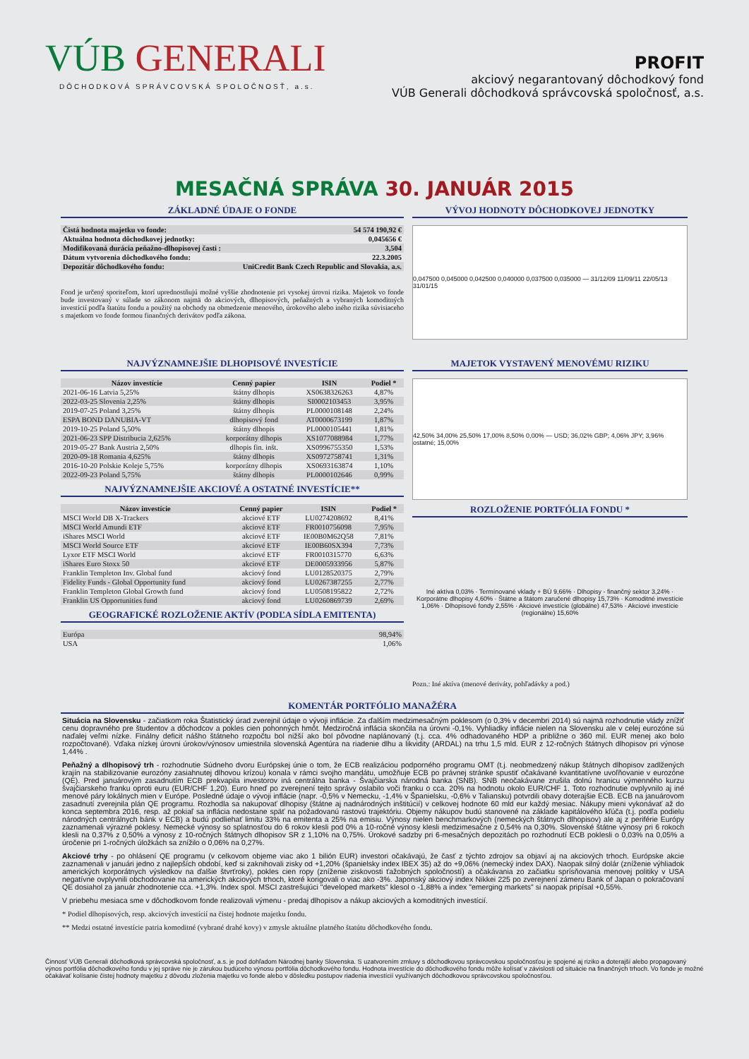VÚB GENERALI
DÔCHODKOVÁ SPRÁVCOVSKÁ SPOLOČNOSŤ, a.s.
PROFIT
akciový negarantovaný dôchodkový fond
VÚB Generali dôchodková správcovská spoločnosť, a.s.
MESAČNÁ SPRÁVA 30. JANUÁR 2015
ZÁKLADNÉ ÚDAJE O FONDE
| Čistá hodnota majetku vo fonde: | 54 574 190,92 € |
| Aktuálna hodnota dôchodkovej jednotky: | 0,045656 € |
| Modifikovaná durácia peňažno-dlhopisovej časti : | 3,504 |
| Dátum vytvorenia dôchodkového fondu: | 22.3.2005 |
| Depozitár dôchodkového fondu: | UniCredit Bank Czech Republic and Slovakia, a.s. |
Fond je určený sporiteľom, ktorí uprednostňujú možné vyššie zhodnotenie pri vysokej úrovni rizika. Majetok vo fonde bude investovaný v súlade so zákonom najmä do akciových, dlhopisových, peňažných a vybraných komoditných investícií podľa štatútu fondu a použitý na obchody na obmedzenie menového, úrokového alebo iného rizika súvisiaceho s majetkom vo fonde formou finančných derivátov podľa zákona.
VÝVOJ HODNOTY DÔCHODKOVEJ JEDNOTKY
0,047500 0,045000 0,042500 0,040000 0,037500 0,035000 — 31/12/09 11/09/11 22/05/13 31/01/15
NAJVÝZNAMNEJŠIE DLHOPISOVÉ INVESTÍCIE
| Názov investície | Cenný papier | ISIN | Podiel * |
| --- | --- | --- | --- |
| 2021-06-16 Latvia 5,25% | štátny dlhopis | XS0638326263 | 4,87% |
| 2022-03-25 Slovenia 2,25% | štátny dlhopis | SI0002103453 | 3,95% |
| 2019-07-25 Poland 3,25% | štátny dlhopis | PL0000108148 | 2,24% |
| ESPA BOND DANUBIA-VT | dlhopisový fond | AT0000673199 | 1,87% |
| 2019-10-25 Poland 5,50% | štátny dlhopis | PL0000105441 | 1,81% |
| 2021-06-23 SPP Distribucia 2,625% | korporátny dlhopis | XS1077088984 | 1,77% |
| 2019-05-27 Bank Austria 2,50% | dlhopis fin. inšt. | XS0996755350 | 1,53% |
| 2020-09-18 Romania 4,625% | štátny dlhopis | XS0972758741 | 1,31% |
| 2016-10-20 Polskie Koleje 5,75% | korporátny dlhopis | XS0693163874 | 1,10% |
| 2022-09-23 Poland 5,75% | štátny dlhopis | PL0000102646 | 0,99% |
NAJVÝZNAMNEJŠIE AKCIOVÉ A OSTATNÉ INVESTÍCIE**
| Názov investície | Cenný papier | ISIN | Podiel * |
| --- | --- | --- | --- |
| MSCI World DB X-Trackers | akciové ETF | LU0274208692 | 8,41% |
| MSCI World Amundi ETF | akciové ETF | FR0010756098 | 7,95% |
| iShares MSCI World | akciové ETF | IE00B0M62Q58 | 7,81% |
| MSCI World Source ETF | akciové ETF | IE00B60SX394 | 7,73% |
| Lyxor ETF MSCI World | akciové ETF | FR0010315770 | 6,63% |
| iShares Euro Stoxx 50 | akciové ETF | DE0005933956 | 5,87% |
| Franklin Templeton Inv. Global fund | akciový fond | LU0128520375 | 2,79% |
| Fidelity Funds - Global Opportunity fund | akciový fond | LU0267387255 | 2,77% |
| Franklin Templeton Global Growth fund | akciový fond | LU0508195822 | 2,72% |
| Franklin US Opportunities fund | akciový fond | LU0260869739 | 2,69% |
GEOGRAFICKÉ ROZLOŽENIE AKTÍV (PODĽA SÍDLA EMITENTA)
| Európa | 98,94% |
| USA | 1,06% |
MAJETOK VYSTAVENÝ MENOVÉMU RIZIKU
42,50% 34,00% 25,50% 17,00% 8,50% 0,00% — USD; 36,02% GBP; 4,06% JPY; 3,96% ostatné; 15,00%
ROZLOŽENIE PORTFÓLIA FONDU *
Iné aktíva 0,03% · Termínované vklady + BÚ 9,66% · Dlhopisy - finančný sektor 3,24% · Korporátne dlhopisy 4,60% · Štátne a štátom zaručené dlhopisy 15,73% · Komoditné investície 1,06% · Dlhopisové fondy 2,55% · Akciové investície (globálne) 47,53% · Akciové investície (regionálne) 15,60%
Pozn.: Iné aktíva (menové deriváty, pohľadávky a pod.)
KOMENTÁR PORTFÓLIO MANAŽÉRA
Situácia na Slovensku - začiatkom roka Štatistický úrad zverejnil údaje o vývoji inflácie. Za ďalším medzimesačným poklesom (o 0,3% v decembri 2014) sú najmä rozhodnutie vlády znížiť cenu dopravného pre študentov a dôchodcov a pokles cien pohonných hmôt. Medziročná inflácia skončila na úrovni -0,1%. Vyhliadky inflácie nielen na Slovensku ale v celej eurozóne sú naďalej veľmi nízke. Finálny deficit nášho štátneho rozpočtu bol nižší ako bol pôvodne naplánovaný (t.j. cca. 4% odhadovaného HDP a približne o 360 mil. EUR menej ako bolo rozpočtované). Vďaka nízkej úrovni úrokov/výnosov umiestnila slovenská Agentúra na riadenie dlhu a likvidity (ARDAL) na trhu 1,5 mld. EUR z 12-ročných štátnych dlhopisov pri výnose 1,44% .
Peňažný a dlhopisový trh - rozhodnutie Súdneho dvoru Európskej únie o tom, že ECB realizáciou podporného programu OMT (t.j. neobmedzený nákup štátnych dlhopisov zadlžených krajín na stabilizovanie eurozóny zasiahnutej dlhovou krízou) konala v rámci svojho mandátu, umožňuje ECB po právnej stránke spustiť očakávané kvantitatívne uvoľňovanie v eurozóne (QE). Pred januárovým zasadnutím ECB prekvapila investorov iná centrálna banka - Švajčiarska národná banka (SNB). SNB neočakávane zrušila dolnú hranicu výmenného kurzu švajčiarskeho franku oproti euru (EUR/CHF 1,20). Euro hneď po zverejnení tejto správy oslabilo voči franku o cca. 20% na hodnotu okolo EUR/CHF 1. Toto rozhodnutie ovplyvnilo aj iné menové páry lokálnych mien v Európe. Posledné údaje o vývoji inflácie (napr. -0,5% v Nemecku, -1,4% v Španielsku, -0,6% v Taliansku) potvrdili obavy doterajšie ECB. ECB na januárovom zasadnutí zverejnila plán QE programu. Rozhodla sa nakupovať dlhopisy (štátne aj nadnárodných inštitúcií) v celkovej hodnote 60 mld eur každý mesiac. Nákupy mieni vykonávať až do konca septembra 2016, resp. až pokiaľ sa inflácia nedostane späť na požadovanú rastovú trajektóriu. Objemy nákupov budú stanovené na základe kapitálového kľúča (t.j. podľa podielu národných centrálnych bánk v ECB) a budú podliehať limitu 33% na emitenta a 25% na emisiu. Výnosy nielen benchmarkových (nemeckých štátnych dlhopisov) ale aj z periférie Európy zaznamenali výrazné poklesy. Nemecké výnosy so splatnosťou do 6 rokov klesli pod 0% a 10-ročné výnosy klesli medzimesačne z 0,54% na 0,30%. Slovenské štátne výnosy pri 6 rokoch klesli na 0,37% z 0,50% a výnosy z 10-ročných štátnych dlhopisov SR z 1,10% na 0,75%. Úrokové sadzby pri 6-mesačných depozitách po rozhodnutí ECB poklesli o 0,03% na 0,05% a úročenie pri 1-ročných úložkách sa znížilo o 0,06% na 0,27%.
Akciové trhy - po ohlásení QE programu (v celkovom objeme viac ako 1 bilión EUR) investori očakávajú, že časť z týchto zdrojov sa objaví aj na akciových trhoch. Európske akcie zaznamenali v januári jedno z najlepších období, keď si zaknihovali zisky od +1,20% (španielsky index IBEX 35) až do +9,06% (nemecký index DAX). Naopak silný dolár (zníženie výhliadok amerických korporátnych výsledkov na ďalšie štvrťroky), pokles cien ropy (zníženie ziskovosti ťažobných spoločností) a očakávania zo začiatku sprísňovania menovej politiky v USA negatívne ovplyvnili obchodovanie na amerických akciových trhoch, ktoré korigovali o viac ako -3%. Japonský akciový index Nikkei 225 po zverejnení zámeru Bank of Japan o pokračovaní QE dosiahol za január zhodnotenie cca. +1,3%. Index spol. MSCI zastrešujúci "developed markets" klesol o -1,88% a index "emerging markets" si naopak pripísal +0,55%.
V priebehu mesiaca sme v dôchodkovom fonde realizovali výmenu - predaj dlhopisov a nákup akciových a komoditných investícií.
* Podiel dlhopisových, resp. akciových investícií na čistej hodnote majetku fondu.
** Medzi ostatné investície patria komoditné (vybrané drahé kovy) v zmysle aktuálne platného štatútu dôchodkového fondu.
Činnosť VÚB Generali dôchodková správcovská spoločnosť, a.s. je pod dohľadom Národnej banky Slovenska. S uzatvorením zmluvy s dôchodkovou správcovskou spoločnosťou je spojené aj riziko a doterajší alebo propagovaný výnos portfólia dôchodkového fondu v jej správe nie je zárukou budúceho výnosu portfólia dôchodkového fondu. Hodnota investície do dôchodkového fondu môže kolísať v závislosti od situácie na finančných trhoch. Vo fonde je možné očakávať kolísanie čistej hodnoty majetku z dôvodu zloženia majetku vo fonde alebo v dôsledku postupov riadenia investícií využívaných dôchodkovou správcovskou spoločnosťou.